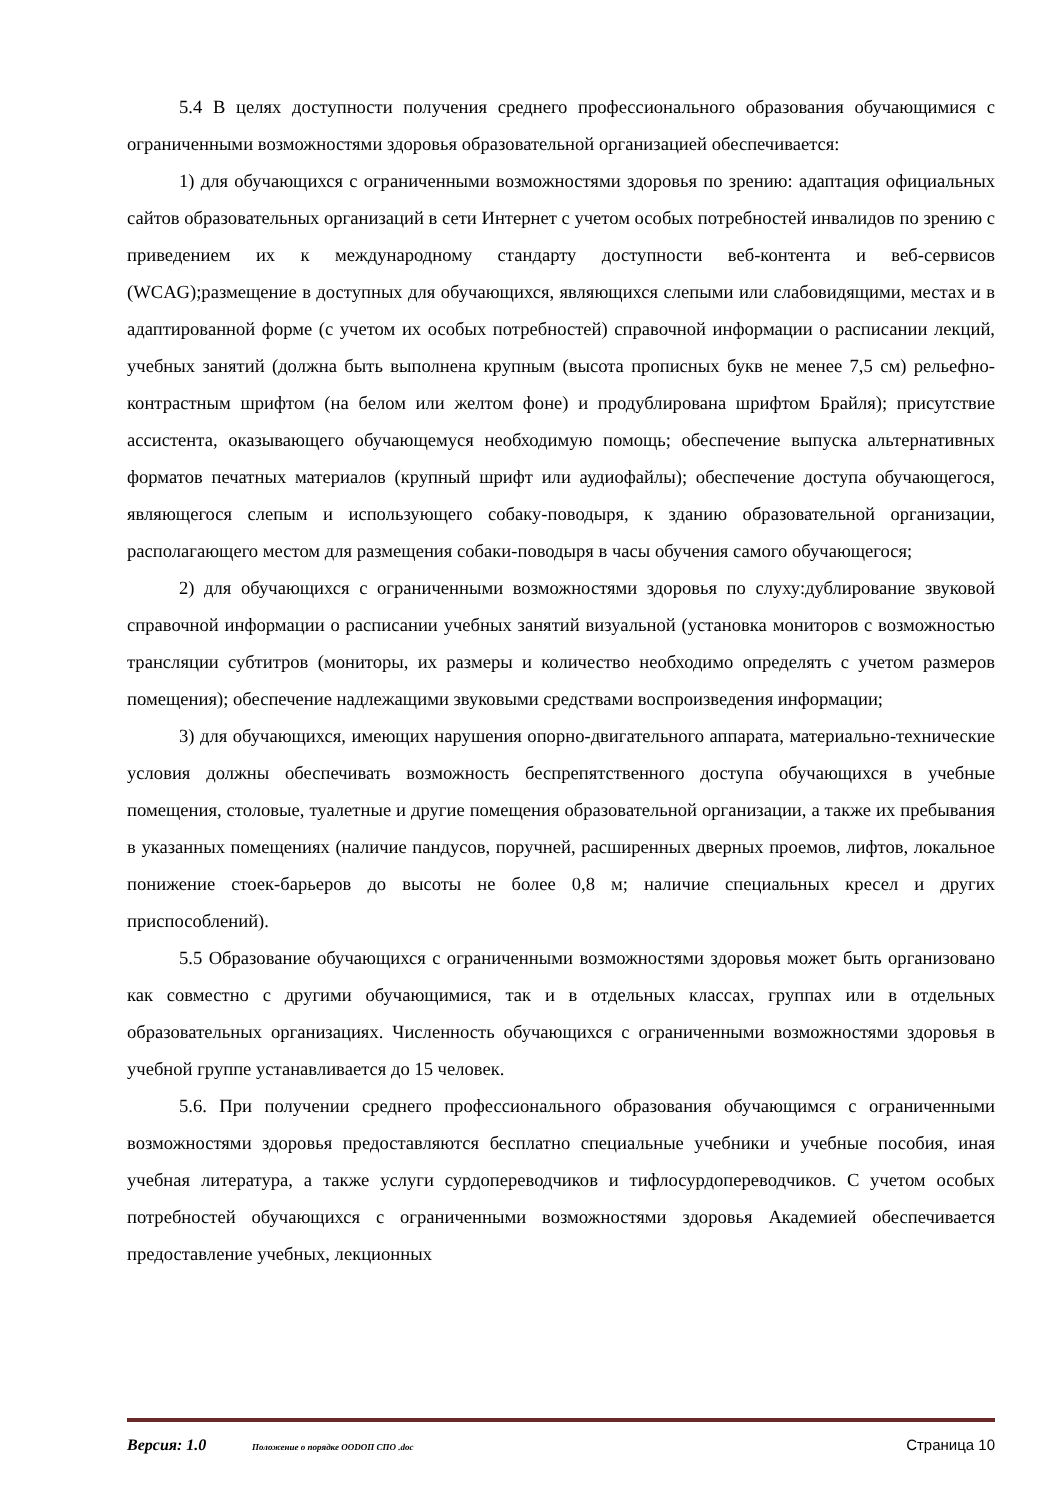5.4 В целях доступности получения среднего профессионального образования обучающимися с ограниченными возможностями здоровья образовательной организацией обеспечивается:
1) для обучающихся с ограниченными возможностями здоровья по зрению: адаптация официальных сайтов образовательных организаций в сети Интернет с учетом особых потребностей инвалидов по зрению с приведением их к международному стандарту доступности веб-контента и веб-сервисов (WCAG);размещение в доступных для обучающихся, являющихся слепыми или слабовидящими, местах и в адаптированной форме (с учетом их особых потребностей) справочной информации о расписании лекций, учебных занятий (должна быть выполнена крупным (высота прописных букв не менее 7,5 см) рельефно-контрастным шрифтом (на белом или желтом фоне) и продублирована шрифтом Брайля); присутствие ассистента, оказывающего обучающемуся необходимую помощь; обеспечение выпуска альтернативных форматов печатных материалов (крупный шрифт или аудиофайлы); обеспечение доступа обучающегося, являющегося слепым и использующего собаку-поводыря, к зданию образовательной организации, располагающего местом для размещения собаки-поводыря в часы обучения самого обучающегося;
2) для обучающихся с ограниченными возможностями здоровья по слуху:дублирование звуковой справочной информации о расписании учебных занятий визуальной (установка мониторов с возможностью трансляции субтитров (мониторы, их размеры и количество необходимо определять с учетом размеров помещения); обеспечение надлежащими звуковыми средствами воспроизведения информации;
3) для обучающихся, имеющих нарушения опорно-двигательного аппарата, материально-технические условия должны обеспечивать возможность беспрепятственного доступа обучающихся в учебные помещения, столовые, туалетные и другие помещения образовательной организации, а также их пребывания в указанных помещениях (наличие пандусов, поручней, расширенных дверных проемов, лифтов, локальное понижение стоек-барьеров до высоты не более 0,8 м; наличие специальных кресел и других приспособлений).
5.5 Образование обучающихся с ограниченными возможностями здоровья может быть организовано как совместно с другими обучающимися, так и в отдельных классах, группах или в отдельных образовательных организациях. Численность обучающихся с ограниченными возможностями здоровья в учебной группе устанавливается до 15 человек.
5.6. При получении среднего профессионального образования обучающимся с ограниченными возможностями здоровья предоставляются бесплатно специальные учебники и учебные пособия, иная учебная литература, а также услуги сурдопереводчиков и тифлосурдопереводчиков. С учетом особых потребностей обучающихся с ограниченными возможностями здоровья Академией обеспечивается предоставление учебных, лекционных
Версия: 1.0 Положение о порядке ОODОП СПО .doc Страница 10